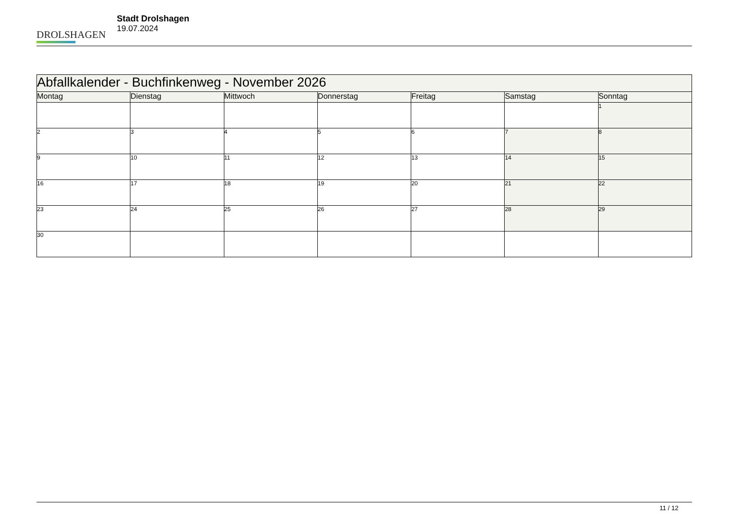DROLSHAGEN
Stadt Drolshagen
19.07.2024
| Abfallkalender - Buchfinkenweg - November 2026 | | | | | | |
| --- | --- | --- | --- | --- | --- | --- |
| Montag | Dienstag | Mittwoch | Donnerstag | Freitag | Samstag | Sonntag |
| | | | | | | 1 |
| 2 | 3 | 4 | 5 | 6 | 7 | 8 |
| 9 | 10 | 11 | 12 | 13 | 14 | 15 |
| 16 | 17 | 18 | 19 | 20 | 21 | 22 |
| 23 | 24 | 25 | 26 | 27 | 28 | 29 |
| 30 | | | | | | |
11 / 12